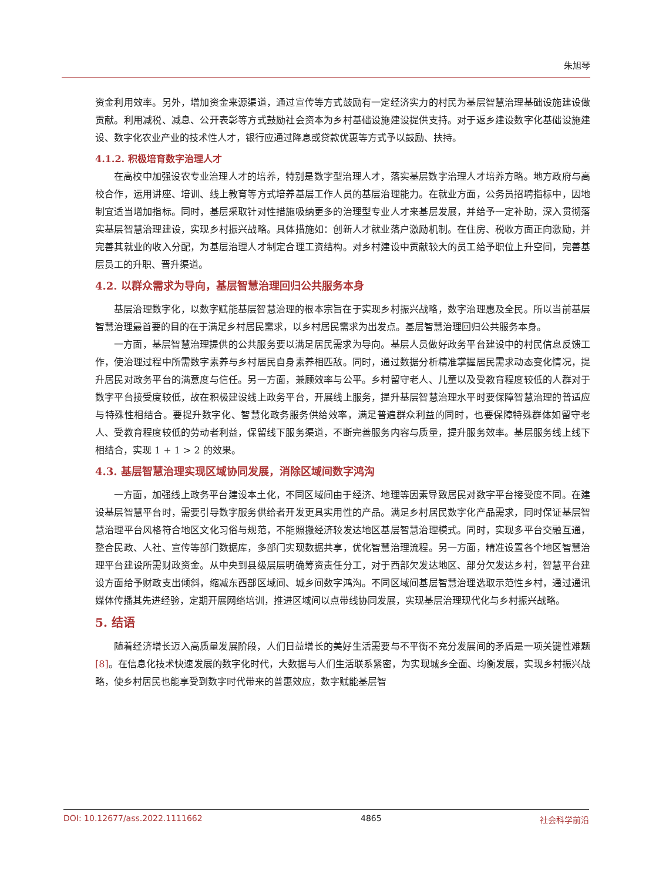朱旭琴
资金利用效率。另外，增加资金来源渠道，通过宣传等方式鼓励有一定经济实力的村民为基层智慧治理基础设施建设做贡献。利用减税、减息、公开表彰等方式鼓励社会资本为乡村基础设施建设提供支持。对于返乡建设数字化基础设施建设、数字化农业产业的技术性人才，银行应通过降息或贷款优惠等方式予以鼓励、扶持。
4.1.2. 积极培育数字治理人才
在高校中加强设农专业治理人才的培养，特别是数字型治理人才，落实基层数字治理人才培养方略。地方政府与高校合作，运用讲座、培训、线上教育等方式培养基层工作人员的基层治理能力。在就业方面，公务员招聘指标中，因地制宜适当增加指标。同时，基层采取针对性措施吸纳更多的治理型专业人才来基层发展，并给予一定补助，深入贯彻落实基层智慧治理建设，实现乡村振兴战略。具体措施如：创新人才就业落户激励机制。在住房、税收方面正向激励，并完善其就业的收入分配，为基层治理人才制定合理工资结构。对乡村建设中贡献较大的员工给予职位上升空间，完善基层员工的升职、晋升渠道。
4.2. 以群众需求为导向，基层智慧治理回归公共服务本身
基层治理数字化，以数字赋能基层智慧治理的根本宗旨在于实现乡村振兴战略，数字治理惠及全民。所以当前基层智慧治理最首要的目的在于满足乡村居民需求，以乡村居民需求为出发点。基层智慧治理回归公共服务本身。
一方面，基层智慧治理提供的公共服务要以满足居民需求为导向。基层人员做好政务平台建设中的村民信息反馈工作，使治理过程中所需数字素养与乡村居民自身素养相匹敌。同时，通过数据分析精准掌握居民需求动态变化情况，提升居民对政务平台的满意度与信任。另一方面，兼顾效率与公平。乡村留守老人、儿童以及受教育程度较低的人群对于数字平台接受度较低，故在积极建设线上政务平台，开展线上服务，提升基层智慧治理水平时要保障智慧治理的普适应与特殊性相结合。要提升数字化、智慧化政务服务供给效率，满足普遍群众利益的同时，也要保障特殊群体如留守老人、受教育程度较低的劳动者利益，保留线下服务渠道，不断完善服务内容与质量，提升服务效率。基层服务线上线下相结合，实现 1 + 1 > 2 的效果。
4.3. 基层智慧治理实现区域协同发展，消除区域间数字鸿沟
一方面，加强线上政务平台建设本土化，不同区域间由于经济、地理等因素导致居民对数字平台接受度不同。在建设基层智慧平台时，需要引导数字服务供给者开发更具实用性的产品。满足乡村居民数字化产品需求，同时保证基层智慧治理平台风格符合地区文化习俗与规范，不能照搬经济较发达地区基层智慧治理模式。同时，实现多平台交融互通，整合民政、人社、宣传等部门数据库，多部门实现数据共享，优化智慧治理流程。另一方面，精准设置各个地区智慧治理平台建设所需财政资金。从中央到县级层层明确筹资责任分工，对于西部欠发达地区、部分欠发达乡村，智慧平台建设方面给予财政支出倾斜，缩减东西部区域间、城乡间数字鸿沟。不同区域间基层智慧治理选取示范性乡村，通过通讯媒体传播其先进经验，定期开展网络培训，推进区域间以点带线协同发展，实现基层治理现代化与乡村振兴战略。
5. 结语
随着经济增长迈入高质量发展阶段，人们日益增长的美好生活需要与不平衡不充分发展间的矛盾是一项关键性难题[8]。在信息化技术快速发展的数字化时代，大数据与人们生活联系紧密，为实现城乡全面、均衡发展，实现乡村振兴战略，使乡村居民也能享受到数字时代带来的普惠效应，数字赋能基层智
DOI: 10.12677/ass.2022.1111662 4865 社会科学前沿